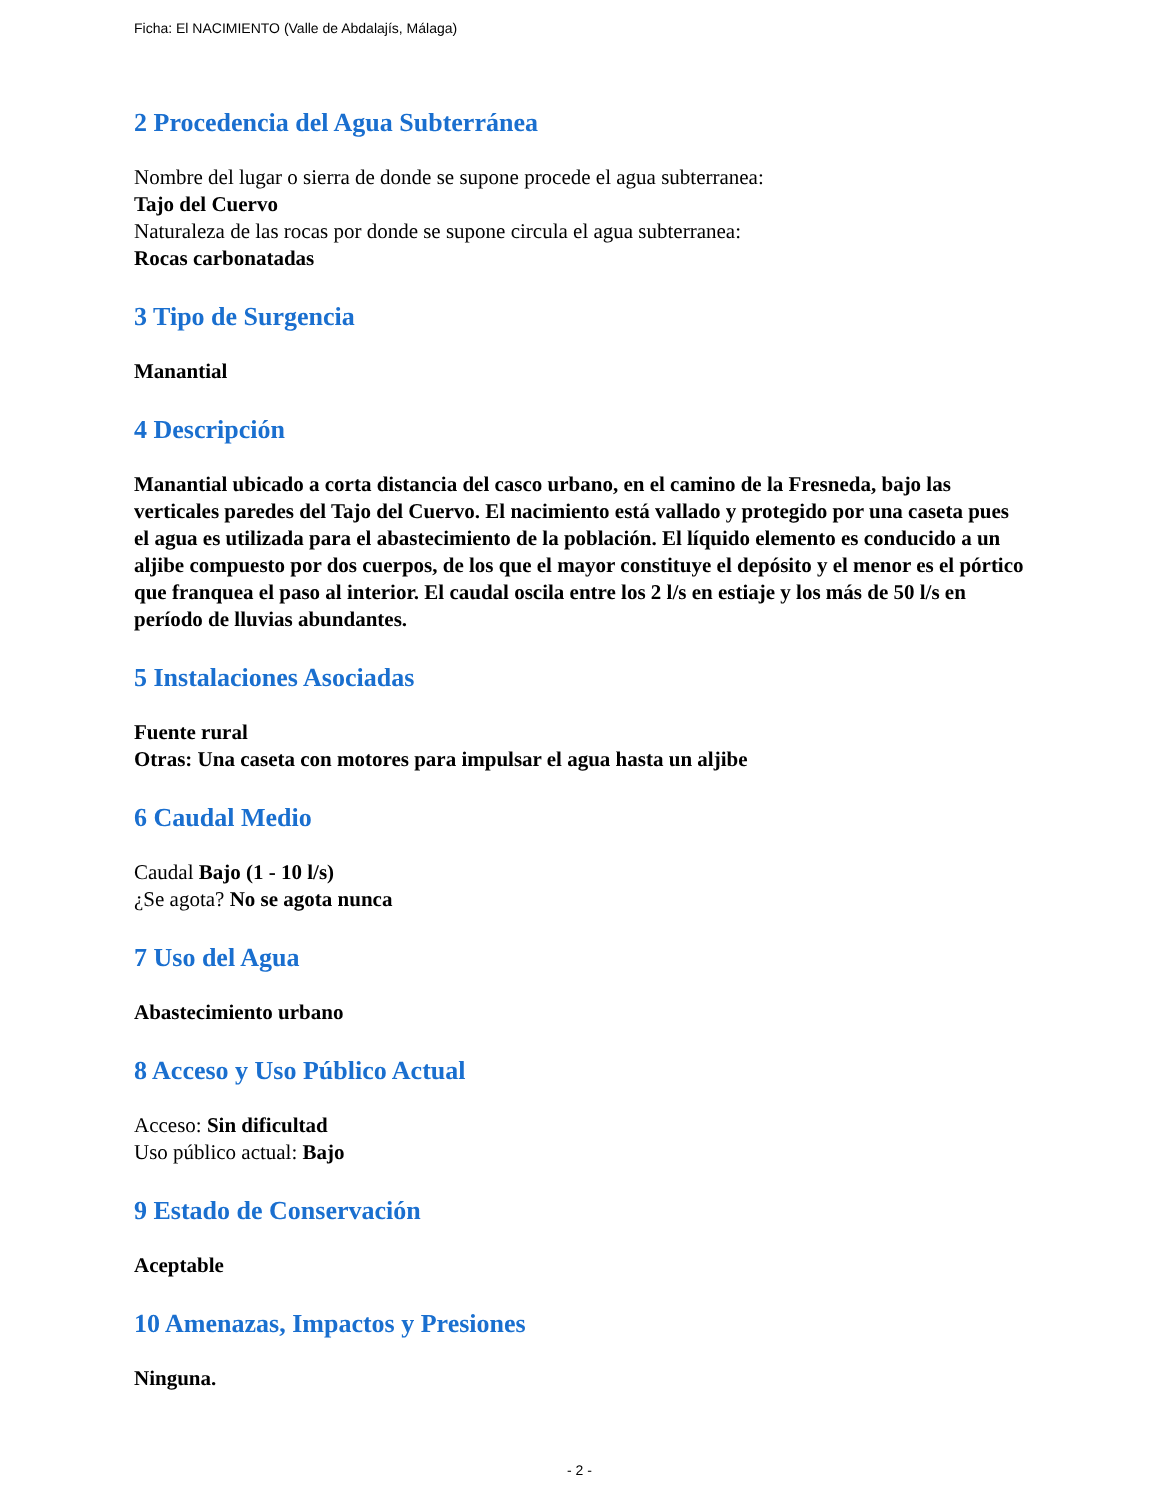Ficha: El NACIMIENTO (Valle de Abdalajís, Málaga)
2 Procedencia del Agua Subterránea
Nombre del lugar o sierra de donde se supone procede el agua subterranea:
Tajo del Cuervo
Naturaleza de las rocas por donde se supone circula el agua subterranea:
Rocas carbonatadas
3 Tipo de Surgencia
Manantial
4 Descripción
Manantial ubicado a corta distancia del casco urbano, en el camino de la Fresneda, bajo las verticales paredes del Tajo del Cuervo. El nacimiento está vallado y protegido por una caseta pues el agua es utilizada para el abastecimiento de la población. El líquido elemento es conducido a un aljibe compuesto por dos cuerpos, de los que el mayor constituye el depósito y el menor es el pórtico que franquea el paso al interior. El caudal oscila entre los 2 l/s en estiaje y los más de 50 l/s en período de lluvias abundantes.
5 Instalaciones Asociadas
Fuente rural
Otras: Una caseta con motores para impulsar el agua hasta un aljibe
6 Caudal Medio
Caudal Bajo (1 - 10 l/s)
¿Se agota? No se agota nunca
7 Uso del Agua
Abastecimiento urbano
8 Acceso y Uso Público Actual
Acceso: Sin dificultad
Uso público actual: Bajo
9 Estado de Conservación
Aceptable
10 Amenazas, Impactos y Presiones
Ninguna.
- 2 -